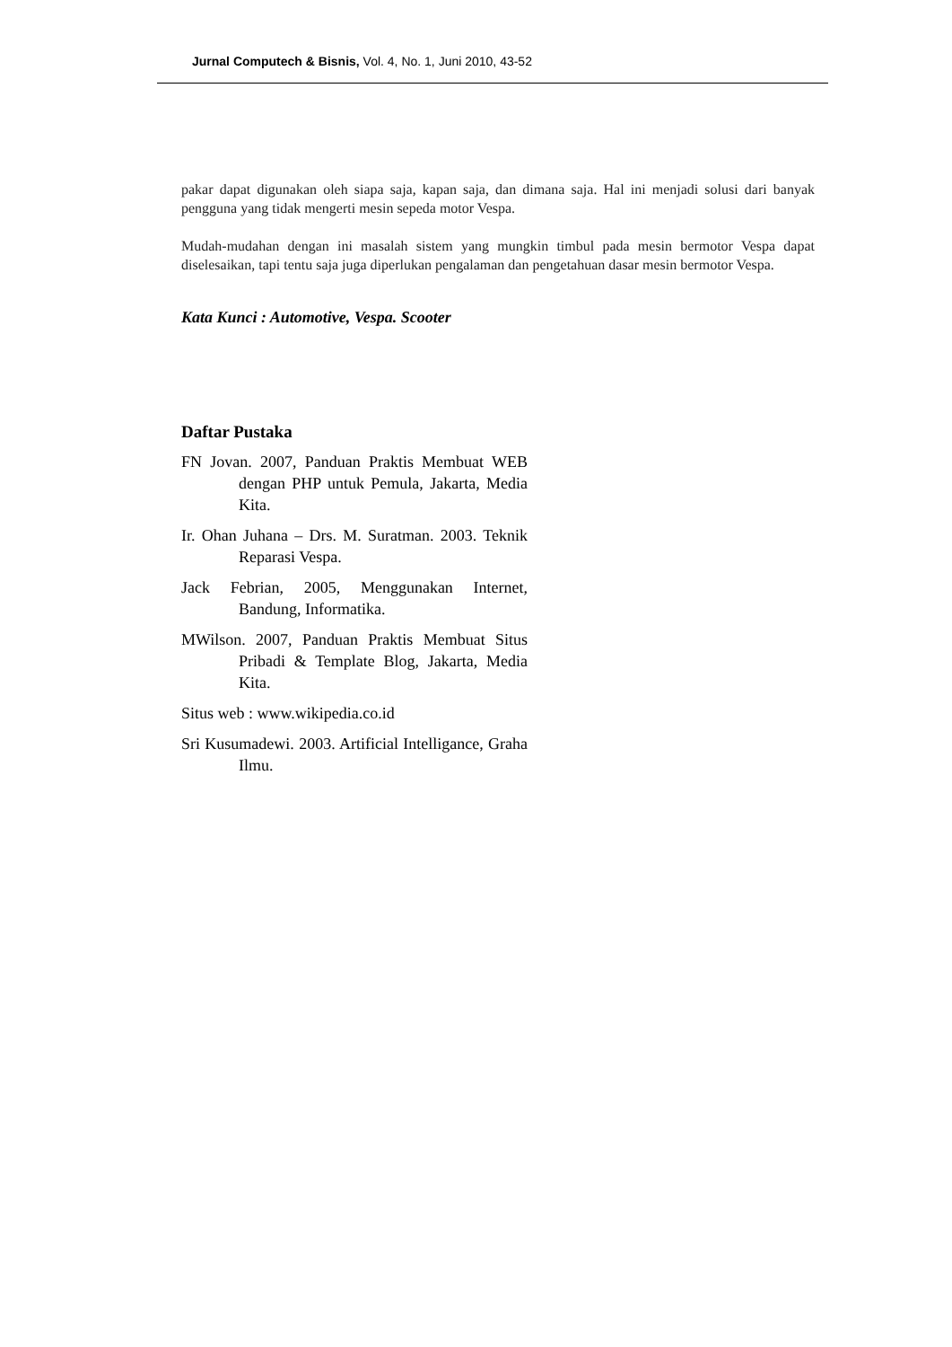Jurnal Computech & Bisnis, Vol. 4, No. 1, Juni 2010, 43-52
pakar dapat digunakan oleh siapa saja, kapan saja, dan dimana saja. Hal ini menjadi solusi dari banyak pengguna yang tidak mengerti mesin sepeda motor Vespa.
Mudah-mudahan dengan ini masalah sistem yang mungkin timbul pada mesin bermotor Vespa dapat diselesaikan, tapi tentu saja juga diperlukan pengalaman dan pengetahuan dasar mesin bermotor Vespa.
Kata Kunci : Automotive, Vespa. Scooter
Daftar Pustaka
FN Jovan. 2007, Panduan Praktis Membuat WEB dengan PHP untuk Pemula, Jakarta, Media Kita.
Ir. Ohan Juhana – Drs. M. Suratman. 2003. Teknik Reparasi Vespa.
Jack Febrian, 2005, Menggunakan Internet, Bandung, Informatika.
MWilson. 2007, Panduan Praktis Membuat Situs Pribadi & Template Blog, Jakarta, Media Kita.
Situs web : www.wikipedia.co.id
Sri Kusumadewi. 2003. Artificial Intelligance, Graha Ilmu.